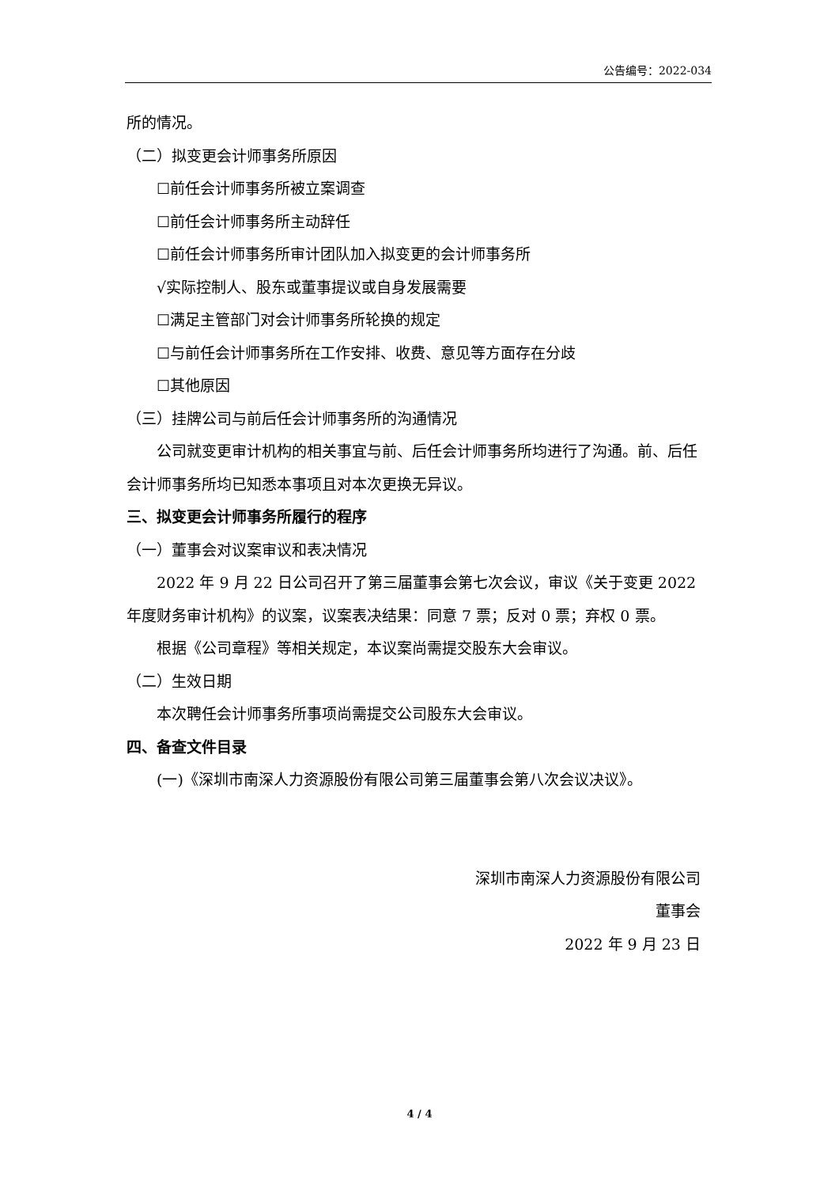公告编号：2022-034
所的情况。
（二）拟变更会计师事务所原因
☐前任会计师事务所被立案调查
☐前任会计师事务所主动辞任
☐前任会计师事务所审计团队加入拟变更的会计师事务所
√实际控制人、股东或董事提议或自身发展需要
☐满足主管部门对会计师事务所轮换的规定
☐与前任会计师事务所在工作安排、收费、意见等方面存在分歧
☐其他原因
（三）挂牌公司与前后任会计师事务所的沟通情况
公司就变更审计机构的相关事宜与前、后任会计师事务所均进行了沟通。前、后任会计师事务所均已知悉本事项且对本次更换无异议。
三、拟变更会计师事务所履行的程序
（一）董事会对议案审议和表决情况
2022 年 9 月 22 日公司召开了第三届董事会第七次会议，审议《关于变更 2022 年度财务审计机构》的议案，议案表决结果：同意 7 票；反对 0 票；弃权 0 票。
根据《公司章程》等相关规定，本议案尚需提交股东大会审议。
（二）生效日期
本次聘任会计师事务所事项尚需提交公司股东大会审议。
四、备查文件目录
(一)《深圳市南深人力资源股份有限公司第三届董事会第八次会议决议》。
深圳市南深人力资源股份有限公司
董事会
2022 年 9 月 23 日
4 / 4